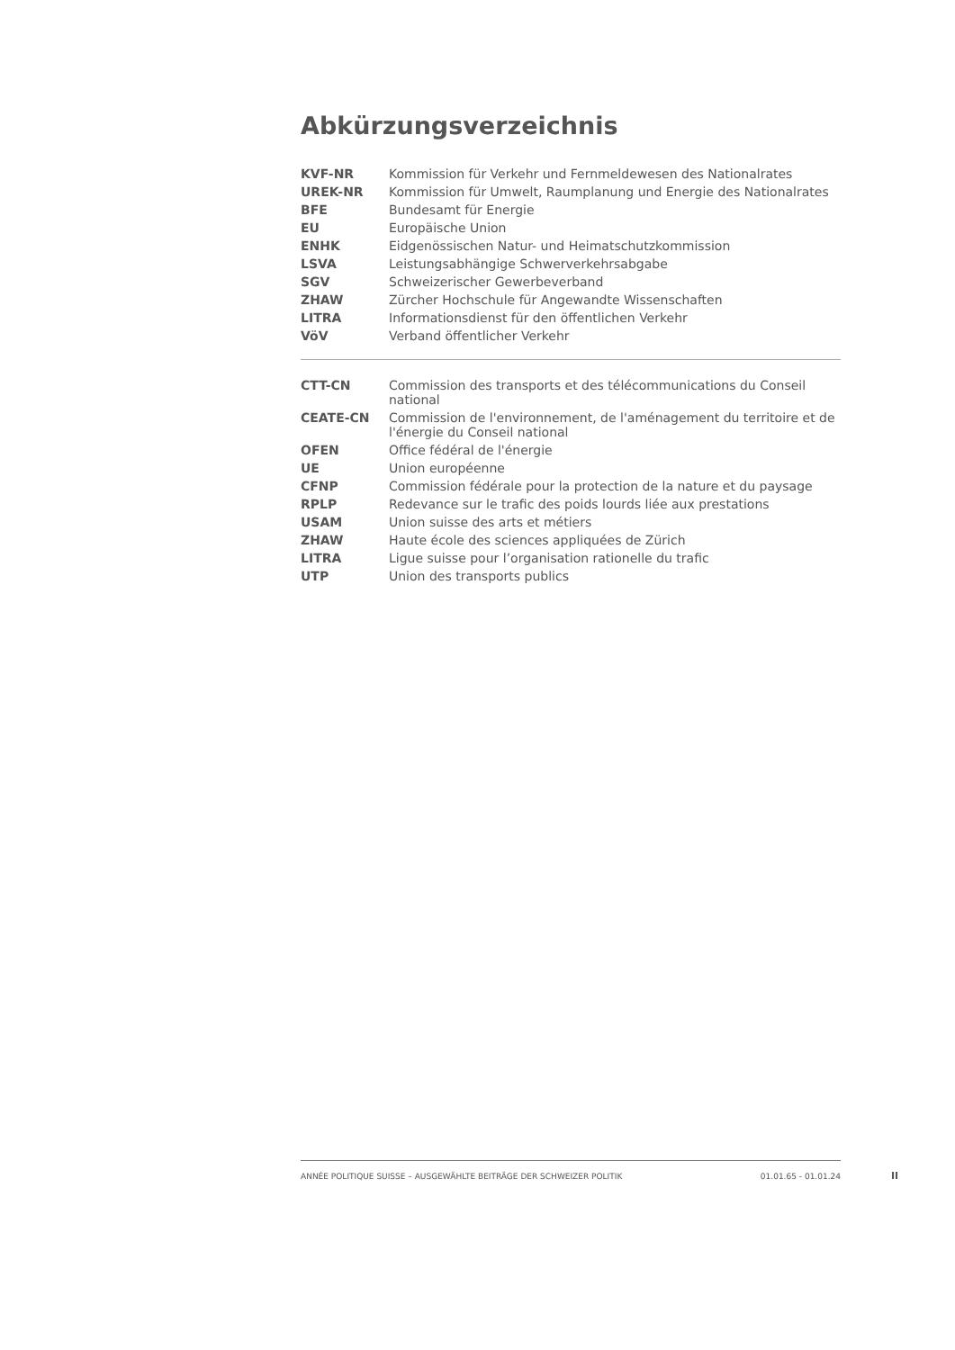Abkürzungsverzeichnis
| KVF-NR | Kommission für Verkehr und Fernmeldewesen des Nationalrates |
| UREK-NR | Kommission für Umwelt, Raumplanung und Energie des Nationalrates |
| BFE | Bundesamt für Energie |
| EU | Europäische Union |
| ENHK | Eidgenössischen Natur- und Heimatschutzkommission |
| LSVA | Leistungsabhängige Schwerverkehrsabgabe |
| SGV | Schweizerischer Gewerbeverband |
| ZHAW | Zürcher Hochschule für Angewandte Wissenschaften |
| LITRA | Informationsdienst für den öffentlichen Verkehr |
| VöV | Verband öffentlicher Verkehr |
| CTT-CN | Commission des transports et des télécommunications du Conseil national |
| CEATE-CN | Commission de l'environnement, de l'aménagement du territoire et de l'énergie du Conseil national |
| OFEN | Office fédéral de l'énergie |
| UE | Union européenne |
| CFNP | Commission fédérale pour la protection de la nature et du paysage |
| RPLP | Redevance sur le trafic des poids lourds liée aux prestations |
| USAM | Union suisse des arts et métiers |
| ZHAW | Haute école des sciences appliquées de Zürich |
| LITRA | Ligue suisse pour l’organisation rationelle du trafic |
| UTP | Union des transports publics |
ANNÉE POLITIQUE SUISSE – AUSGEWÄHLTE BEITRÄGE DER SCHWEIZER POLITIK 01.01.65 - 01.01.24
II